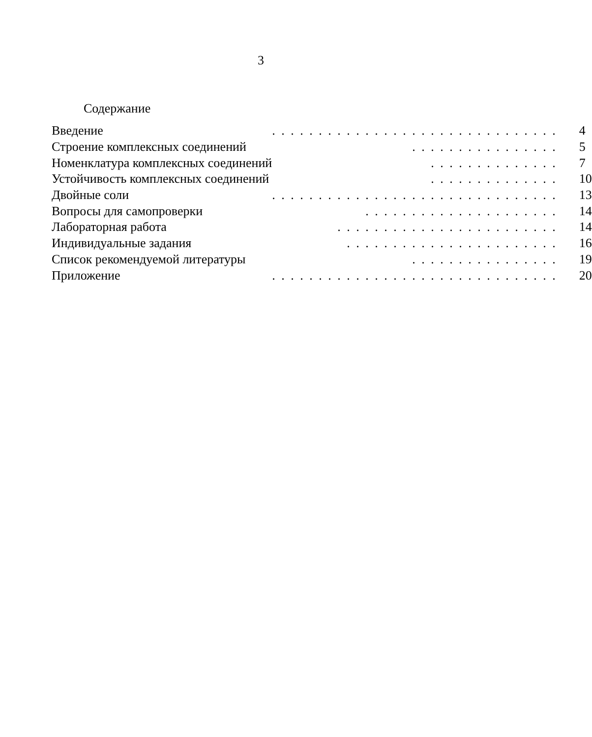3
Содержание
| Введение | . . . . . . . . . . . . . . . . . . . . . . . . . . . . . . . | 4 |
| Строение комплексных соединений | . . . . . . . . . . . . . . . . | 5 |
| Номенклатура комплексных соединений | . . . . . . . . . . . . . . | 7 |
| Устойчивость комплексных соединений | . . . . . . . . . . . . . . | 10 |
| Двойные соли | . . . . . . . . . . . . . . . . . . . . . . . . . . . . . . . | 13 |
| Вопросы для самопроверки | . . . . . . . . . . . . . . . . . . . . . | 14 |
| Лабораторная работа | . . . . . . . . . . . . . . . . . . . . . . . . | 14 |
| Индивидуальные задания | . . . . . . . . . . . . . . . . . . . . . . . | 16 |
| Список рекомендуемой литературы | . . . . . . . . . . . . . . . . | 19 |
| Приложение | . . . . . . . . . . . . . . . . . . . . . . . . . . . . . . . | 20 |